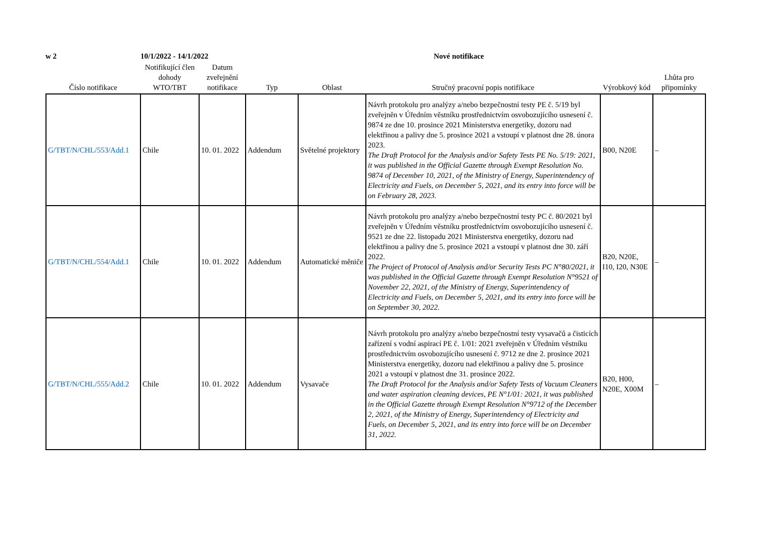w 2 10/1/2022 - 14/1/2022 Nové notifikace
| Číslo notifikace | Notifikující člen dohody WTO/TBT | Datum zveřejnění notifikace | Typ | Oblast | Stručný pracovní popis notifikace | Výrobkový kód | Lhůta pro připomínky |
| --- | --- | --- | --- | --- | --- | --- | --- |
| G/TBT/N/CHL/553/Add.1 | Chile | 10. 01. 2022 | Addendum | Světelné projektory | Návrh protokolu pro analýzy a/nebo bezpečnostní testy PE č. 5/19 byl zveřejněn v Úředním věstníku prostřednictvím osvobozujícího usnesení č. 9874 ze dne 10. prosince 2021 Ministerstva energetiky, dozoru nad elektřinou a palivy dne 5. prosince 2021 a vstoupí v platnost dne 28. února 2023. The Draft Protocol for the Analysis and/or Safety Tests PE No. 5/19: 2021, it was published in the Official Gazette through Exempt Resolution No. 9874 of December 10, 2021, of the Ministry of Energy, Superintendency of Electricity and Fuels, on December 5, 2021, and its entry into force will be on February 28, 2023. | B00, N20E | – |
| G/TBT/N/CHL/554/Add.1 | Chile | 10. 01. 2022 | Addendum | Automatické měniče | Návrh protokolu pro analýzy a/nebo bezpečnostní testy PC č. 80/2021 byl zveřejněn v Úředním věstníku prostřednictvím osvobozujícího usnesení č. 9521 ze dne 22. listopadu 2021 Ministerstva energetiky, dozoru nad elektřinou a palivy dne 5. prosince 2021 a vstoupí v platnost dne 30. září 2022. The Project of Protocol of Analysis and/or Security Tests PC N°80/2021, it was published in the Official Gazette through Exempt Resolution N°9521 of November 22, 2021, of the Ministry of Energy, Superintendency of Electricity and Fuels, on December 5, 2021, and its entry into force will be on September 30, 2022. | B20, N20E, I10, I20, N30E | – |
| G/TBT/N/CHL/555/Add.2 | Chile | 10. 01. 2022 | Addendum | Vysavače | Návrh protokolu pro analýzy a/nebo bezpečnostní testy vysavačů a čisticích zařízení s vodní aspirací PE č. 1/01: 2021 zveřejněn v Úředním věstníku prostřednictvím osvobozujícího usnesení č. 9712 ze dne 2. prosince 2021 Ministerstva energetiky, dozoru nad elektřinou a palivy dne 5. prosince 2021 a vstoupí v platnost dne 31. prosince 2022. The Draft Protocol for the Analysis and/or Safety Tests of Vacuum Cleaners and water aspiration cleaning devices, PE N°1/01: 2021, it was published in the Official Gazette through Exempt Resolution N°9712 of the December 2, 2021, of the Ministry of Energy, Superintendency of Electricity and Fuels, on December 5, 2021, and its entry into force will be on December 31, 2022. | B20, H00, N20E, X00M | – |